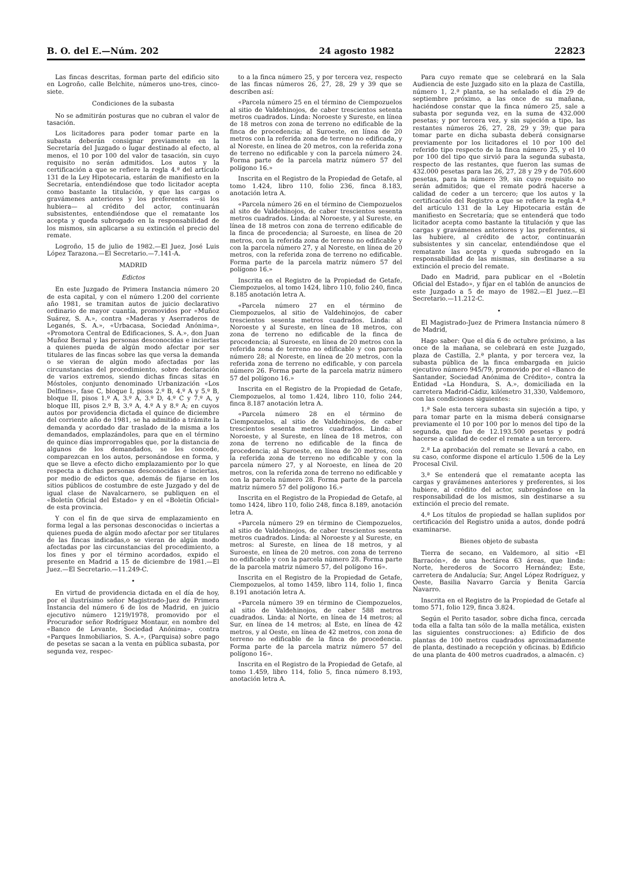B. O. del E.—Núm. 202 24 agosto 1982 22823
Las fincas descritas, forman parte del edificio sito en Logroño, calle Belchite, números uno-tres, cinco-siete.
Condiciones de la subasta
No se admitirán posturas que no cubran el valor de tasación.
Los licitadores para poder tomar parte en la subasta deberán consignar previamente en la Secretaría del Juzgado o lugar destinado al efecto, al menos, el 10 por 100 del valor de tasación, sin cuyo requisito no serán admitidos. Los autos y la certificación a que se refiere la regla 4.ª del artículo 131 de la Ley Hipotecaria, estarán de manifiesto en la Secretaría, entendiéndose que todo licitador acepta como bastante la titulación, y que las cargas o gravámenes anteriores y los preferentes —si los hubiera— al crédito del actor, continuarán subsistentes, entendiéndose que el rematante los acepta y queda subrogado en la responsabilidad de los mismos, sin aplicarse a su extinción el precio del remate.
Logroño, 15 de julio de 1982.—El Juez, José Luis López Tarazona.—El Secretario.—7.141-A.
MADRID
Edictos
En este Juzgado de Primera Instancia número 20 de esta capital, y con el número 1.200 del corriente año 1981, se tramitan autos de juicio declarativo ordinario de mayor cuantía, promovidos por «Muñoz Suárez, S. A.», contra «Maderas y Aserraderos de Leganés, S. A.», «Urbacasa, Sociedad Anónima», «Promotora Central de Edificaciones, S. A.», don Juan Muñoz Bernal y las personas desconocidas e inciertas a quienes pueda de algún modo afectar por ser titulares de las fincas sobre las que versa la demanda o se vieran de algún modo afectadas por las circunstancias del procedimiento, sobre declaración de varios extremos, siendo dichas fincas sitas en Móstoles, conjunto denominado Urbanización «Los Delfines», fase C, bloque I, pisos 2.º B, 4.º A y 5.º B, bloque II, pisos 1.º A, 3.º A, 3.º D, 4.º C y 7.º A, y bloque III, pisos 2.º B, 3.º A, 4.º A y 8.º A; en cuyos autos por providencia dictada el quince de diciembre del corriente año de 1981, se ha admitido a trámite la demanda y acordado dar traslado de la misma a los demandados, emplazándoles, para que en el término de quince días improrrogables que, por la distancia de algunos de los demandados, se les concede, comparezcan en los autos, personándose en forma, y que se lleve a efecto dicho emplazamiento por lo que respecta a dichas personas desconocidas e inciertas, por medio de edictos que, además de fijarse en los sitios públicos de costumbre de este Juzgado y del de igual clase de Navalcarnero, se publiquen en el «Boletín Oficial del Estado» y en el «Boletín Oficial» de esta provincia.
Y con el fin de que sirva de emplazamiento en forma legal a las personas desconocidas o inciertas a quienes pueda de algún modo afectar por ser titulares de las fincas indicadas,o se vieran de algún modo afectadas por las circunstancias del procedimiento, a los fines y por el término acordados, expido el presente en Madrid a 15 de diciembre de 1981.—El Juez.—El Secretario.—11.249-C.
•
En virtud de providencia dictada en el día de hoy, por el ilustrísimo señor Magistrado-Juez de Primera Instancia del número 6 de los de Madrid, en juicio ejecutivo número 1219/1978, promovido por el Procurador señor Rodríguez Montaur, en nombre del «Banco de Levante, Sociedad Anónima», contra «Parques Inmobiliarios, S. A.», (Parquisa) sobre pago de pesetas se sacan a la venta en pública subasta, por segunda vez, respec-
to a la finca número 25, y por tercera vez, respecto de las fincas números 26, 27, 28, 29 y 39 que se describen así:
«Parcela número 25 en el término de Ciempozuelos al sitio de Valdehinojos, de caber trescientos setenta metros cuadrados. Linda: Noroeste y Sureste, en línea de 18 metros con zona de terreno no edificable de la finca de procedencia; al Suroeste, en línea de 20 metros con la referida zona de terreno no edificada, y al Noreste, en línea de 20 metros, con la referida zona de terreno no edificable y con la parcela número 24. Forma parte de la parcela matriz número 57 del polígono 16.»
Inscrita en el Registro de la Propiedad de Getafe, al tomo 1.424, libro 110, folio 236, finca 8.183, anotación letra A.
«Parcela número 26 en el término de Ciempozuelos al sito de Valdehinojos, de caber trescientos sesenta metros cuadrados. Linda: al Noroeste, y al Sureste, en línea de 18 metros con zona de terreno edificable de la finca de procedencia; al Suroeste, en línea de 20 metros, con la referida zona de terreno no edificable y con la parcela número 27, y al Noreste, en línea de 20 metros, con la referida zona de terreno no edificable. Forma parte de la parcela matriz número 57 del polígono 16.»
Inscrita en el Registro de la Propiedad de Getafe, Ciempozuelos, al tomo 1424, libro 110, folio 240, finca 8.185 anotación letra A.
«Parcela número 27 en el término de Ciempozuelos, al sitio de Valdehinojos, de caber trescientos sesenta metros cuadrados. Linda: al Noroeste y al Sureste, en línea de 18 metros, con zona de terreno no edificable de la finca de procedencia; al Suroeste, en línea de 20 metros con la referida zona de terreno no edificable y con parcela número 28; al Noreste, en línea de 20 metros, con la referida zona de terreno no edificable, y con parcela número 26. Forma parte de la parcela matriz número 57 del polígono 16.»
Inscrita en el Registro de la Propiedad de Getafe, Ciempozuelos, al tomo 1.424, libro 110, folio 244, finca 8.187 anotación letra A.
«Parcela número 28 en el término de Ciempozuelos, al sitio de Valdehinojos, de caber trescientos sesenta metros cuadrados. Linda: al Noroeste, y al Sureste, en línea de 18 metros, con zona de terreno no edificable de la finca de procedencia; al Suroeste, en línea de 20 metros, con la referida zona de terreno no edificable y con la parcela número 27, y al Noroeste, en línea de 20 metros, con la referida zona de terreno no edificable y con la parcela número 28. Forma parte de la parcela matriz número 57 del polígono 16.»
Inscrita en el Registro de la Propiedad de Getafe, al tomo 1424, libro 110, folio 248, finca 8.189, anotación letra A.
«Parcela número 29 en término de Ciempozuelos, al sitio de Valdehinojos, de caber trescientos sesenta metros cuadrados. Linda: al Noroeste y al Sureste, en metros: al Sureste, en línea de 18 metros, y al Suroeste, en línea de 20 metros. con zona de terreno no edificable y con la parcela número 28. Forma parte de la parcela matriz número 57, del polígono 16».
Inscrita en el Registro de la Propiedad de Getafe, Ciempozuelos, al tomo 1459, libro 114, folio 1, finca 8.191 anotación letra A.
«Parcela número 39 en término de Ciempozuelos, al sitio de Valdehinojos, de caber 588 metros cuadrados. Linda: al Norte, en línea de 14 metros; al Sur, en línea de 14 metros; al Este, en línea de 42 metros, y al Oeste, en línea de 42 metros, con zona de terreno no edificable de la finca de procedencia. Forma parte de la parcela matriz número 57 del polígono 16».
Inscrita en el Registro de la Propiedad de Getafe, al tomo 1.459, libro 114, folio 5, finca número 8.193, anotación letra A.
Para cuyo remate que se celebrará en la Sala Audiencia de este Juzgado sito en la plaza de Castilla, número 1, 2.ª planta, se ha señalado el día 29 de septiembre próximo, a las once de su mañana, haciéndose constar que la finca número 25, sale a subasta por segunda vez, en la suma de 432.000 pesetas; y por tercera vez, y sin sujeción a tipo, las restantes números 26, 27, 28, 29 y 39; que para tomar parte en dicha subasta deberá consignarse previamente por los licitadores el 10 por 100 del referido tipo respecto de la finca número 25, y el 10 por 100 del tipo que sirvió para la segunda subasta, respecto de las restantes, que fueron las sumas de 432.000 pesetas para las 26, 27, 28 y 29 y de 705.600 pesetas, para la número 39, sin cuyo requisito no serán admitidos; que el remate podrá hacerse a calidad de ceder a un tercero; que los autos y la certificación del Registro a que se refiere la regla 4.ª del artículo 131 de la Ley Hipotecaria están de manifiesto en Secretaría; que se entenderá que todo licitador acepta como bastante la titulación y que las cargas y gravámenes anteriores y las preferentes, si las hubiere, al crédito de actor, continuarán subsistentes y sin cancelar, entendiéndose que el rematante las acepta y queda subrogado en la responsabilidad de las mismas, sin destinarse a su extinción el precio del remate.
Dado en Madrid, para publicar en el «Boletín Oficial del Estado», y fijar en el tablón de anuncios de este Juzgado a 5 de mayo de 1982.—El Juez.—El Secretario.—11.212-C.
•
El Magistrado-Juez de Primera Instancia número 8 de Madrid,
Hago saber: Que el día 6 de octubre próximo, a las once de la mañana, se celebrará en este Juzgado, plaza de Castilla, 2.ª planta, y por tercera vez, la subasta pública de la finca embargada en juicio ejecutivo número 945/79, promovido por el «Banco de Santander, Sociedad Anónima de Crédito», contra la Entidad «La Hondura, S. A.», domiciliada en la carretera Madrid-Cádiz, kilómetro 31,330, Valdemoro, con las condiciones siguientes:
1.ª Sale esta tercera subasta sin sujeción a tipo, y para tomar parte en la misma deberá consignarse previamente el 10 por 100 por lo menos del tipo de la segunda, que fue de 12.193.500 pesetas y podrá hacerse a calidad de ceder el remate a un tercero.
2.ª La aprobación del remate se llevará a cabo, en su caso, conforme dispone el artículo 1.506 de la Ley Procesal Civil.
3.ª Se entenderá que el rematante acepta las cargas y gravámenes anteriores y preferentes, si los hubiere, al crédito del actor, subrogándose en la responsabilidad de los mismos, sin destinarse a su extinción el precio del remate.
4.ª Los títulos de propiedad se hallan suplidos por certificación del Registro unida a autos, donde podrá examinarse.
Bienes objeto de subasta
Tierra de secano, en Valdemoro, al sitio «El Barracón», de una hectárea 63 áreas, que linda: Norte, herederos de Socorro Hernández; Este, carretera de Andalucía; Sur, Angel López Rodríguez, y Oeste, Basilia Navarro García y Benita García Navarro.
Inscrita en el Registro de la Propiedad de Getafe al tomo 571, folio 129, finca 3.824.
Según el Perito tasador, sobre dicha finca, cercada toda ella a falta tan sólo de la malla metálica, existen las siguientes construcciones: a) Edificio de dos plantas de 100 metros cuadrados aproximadamente de planta, destinado a recepción y oficinas. b) Edificio de una planta de 400 metros cuadrados, a almacén. c)